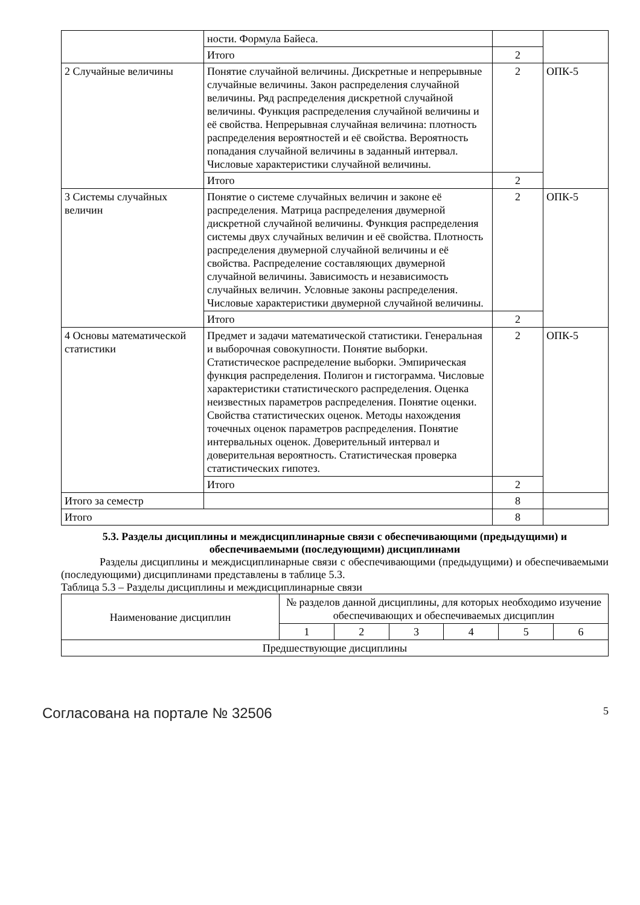| | ности. Формула Байеса. | | |
| | Итого | 2 | |
| 2 Случайные величины | Понятие случайной величины. Дискретные и непрерывные случайные величины. Закон распределения случайной величины. Ряд распределения дискретной случайной величины. Функция распределения случайной величины и её свойства. Непрерывная случайная величина: плотность распределения вероятностей и её свойства. Вероятность попадания случайной величины в заданный интервал. Числовые характеристики случайной величины. | 2 | ОПК-5 |
| | Итого | 2 | |
| 3 Системы случайных величин | Понятие о системе случайных величин и законе её распределения. Матрица распределения двумерной дискретной случайной величины. Функция распределения системы двух случайных величин и её свойства. Плотность распределения двумерной случайной величины и её свойства. Распределение составляющих двумерной случайной величины. Зависимость и независимость случайных величин. Условные законы распределения. Числовые характеристики двумерной случайной величины. | 2 | ОПК-5 |
| | Итого | 2 | |
| 4 Основы математической статистики | Предмет и задачи математической статистики. Генеральная и выборочная совокупности. Понятие выборки. Статистическое распределение выборки. Эмпирическая функция распределения. Полигон и гистограмма. Числовые характеристики статистического распределения. Оценка неизвестных параметров распределения. Понятие оценки. Свойства статистических оценок. Методы нахождения точечных оценок параметров распределения. Понятие интервальных оценок. Доверительный интервал и доверительная вероятность. Статистическая проверка статистических гипотез. | 2 | ОПК-5 |
| | Итого | 2 | |
| Итого за семестр | | 8 | |
| Итого | | 8 | |
5.3. Разделы дисциплины и междисциплинарные связи с обеспечивающими (предыдущими) и обеспечиваемыми (последующими) дисциплинами
Разделы дисциплины и междисциплинарные связи с обеспечивающими (предыдущими) и обеспечиваемыми (последующими) дисциплинами представлены в таблице 5.3.
Таблица 5.3 – Разделы дисциплины и междисциплинарные связи
| Наименование дисциплин | № разделов данной дисциплины, для которых необходимо изучение обеспечивающих и обеспечиваемых дисциплин | | | | | |
| --- | --- | --- | --- | --- | --- | --- |
| | 1 | 2 | 3 | 4 | 5 | 6 |
| Предшествующие дисциплины | | | | | | |
Согласована на портале № 32506 5